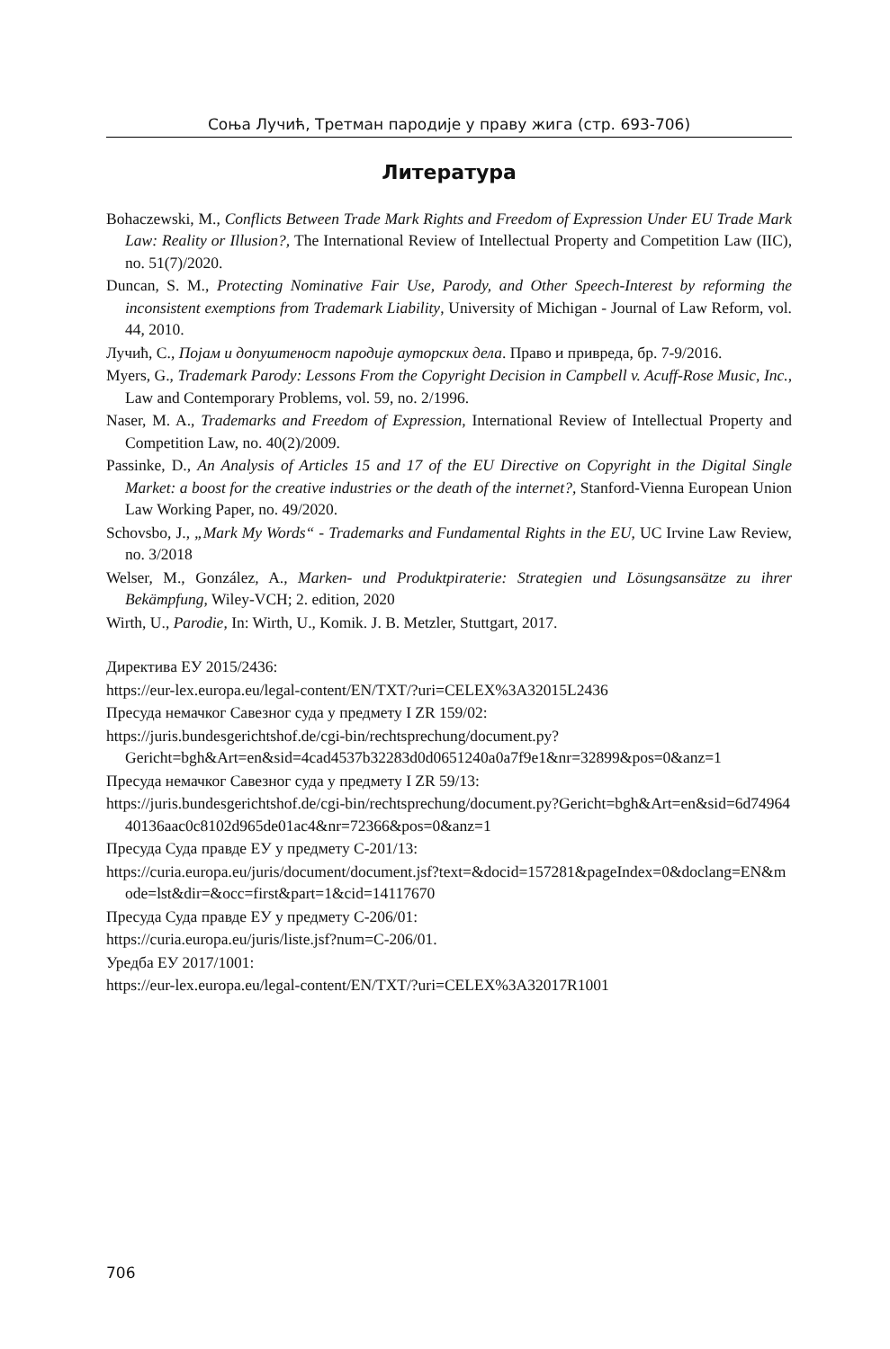Соња Лучић, Третман пародије у праву жига (стр. 693-706)
Литература
Bohaczewski, M., Conflicts Between Trade Mark Rights and Freedom of Expression Under EU Trade Mark Law: Reality or Illusion?, The International Review of Intellectual Property and Competition Law (IIC), no. 51(7)/2020.
Duncan, S. M., Protecting Nominative Fair Use, Parody, and Other Speech-Interest by reforming the inconsistent exemptions from Trademark Liability, University of Michigan - Journal of Law Reform, vol. 44, 2010.
Лучић, С., Појам и допуштеност пародије ауторских дела. Право и привреда, бр. 7-9/2016.
Myers, G., Trademark Parody: Lessons From the Copyright Decision in Campbell v. Acuff-Rose Music, Inc., Law and Contemporary Problems, vol. 59, no. 2/1996.
Naser, M. A., Trademarks and Freedom of Expression, International Review of Intellectual Property and Competition Law, no. 40(2)/2009.
Passinke, D., An Analysis of Articles 15 and 17 of the EU Directive on Copyright in the Digital Single Market: a boost for the creative industries or the death of the internet?, Stanford-Vienna European Union Law Working Paper, no. 49/2020.
Schovsbo, J., „Mark My Words“ - Trademarks and Fundamental Rights in the EU, UC Irvine Law Review, no. 3/2018
Welser, M., González, A., Marken- und Produktpiraterie: Strategien und Lösungsansätze zu ihrer Bekämpfung, Wiley-VCH; 2. edition, 2020
Wirth, U., Parodie, In: Wirth, U., Komik. J. B. Metzler, Stuttgart, 2017.
Директива ЕУ 2015/2436:
https://eur-lex.europa.eu/legal-content/EN/TXT/?uri=CELEX%3A32015L2436
Пресуда немачког Савезног суда у предмету I ZR 159/02:
https://juris.bundesgerichtshof.de/cgi-bin/rechtsprechung/document.py?Gericht=bgh&Art=en&sid=4cad4537b32283d0d0651240a0a7f9e1&nr=32899&pos=0&anz=1
Пресуда немачког Савезног суда у предмету I ZR 59/13:
https://juris.bundesgerichtshof.de/cgi-bin/rechtsprechung/document.py?Gericht=bgh&Art=en&sid=6d7496440136aac0c8102d965de01ac4&nr=72366&pos=0&anz=1
Пресуда Суда правде ЕУ у предмету C-201/13:
https://curia.europa.eu/juris/document/document.jsf?text=&docid=157281&pageIndex=0&doclang=EN&mode=lst&dir=&occ=first&part=1&cid=14117670
Пресуда Суда правде ЕУ у предмету C-206/01:
https://curia.europa.eu/juris/liste.jsf?num=C-206/01.
Уредба ЕУ 2017/1001:
https://eur-lex.europa.eu/legal-content/EN/TXT/?uri=CELEX%3A32017R1001
706